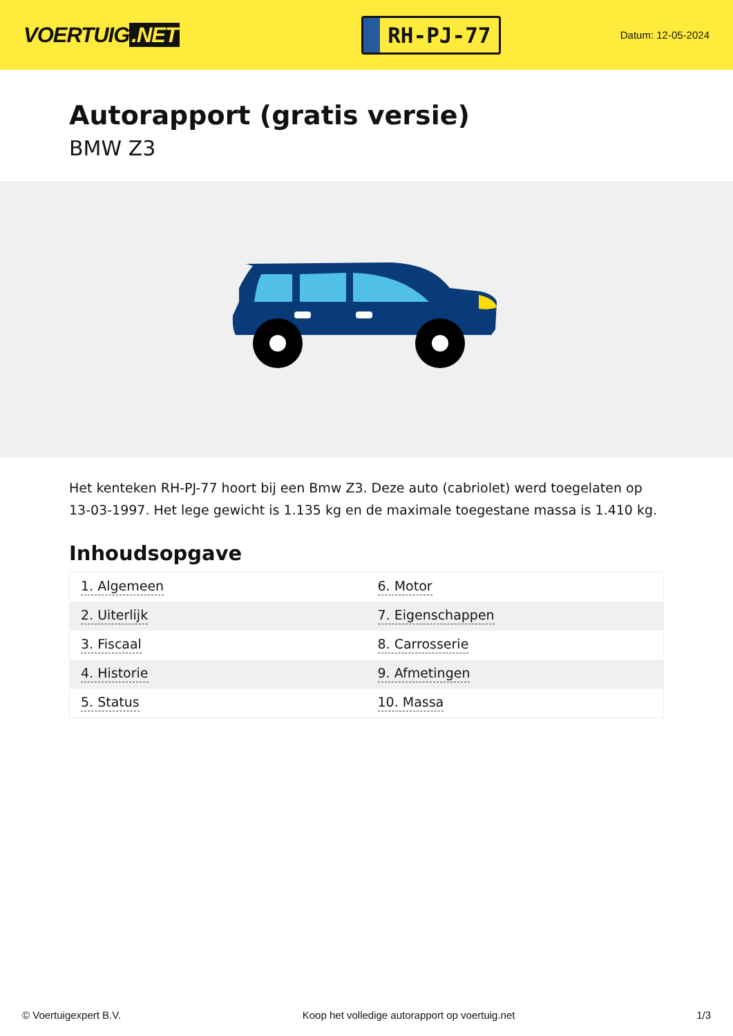VOERTUIG.NET
RH-PJ-77
Datum: 12-05-2024
Autorapport (gratis versie)
BMW Z3
Het kenteken RH-PJ-77 hoort bij een Bmw Z3. Deze auto (cabriolet) werd toegelaten op 13-03-1997. Het lege gewicht is 1.135 kg en de maximale toegestane massa is 1.410 kg.
Inhoudsopgave
| 1. Algemeen | 6. Motor |
| 2. Uiterlijk | 7. Eigenschappen |
| 3. Fiscaal | 8. Carrosserie |
| 4. Historie | 9. Afmetingen |
| 5. Status | 10. Massa |
© Voertuigexpert B.V. Koop het volledige autorapport op voertuig.net 1/3